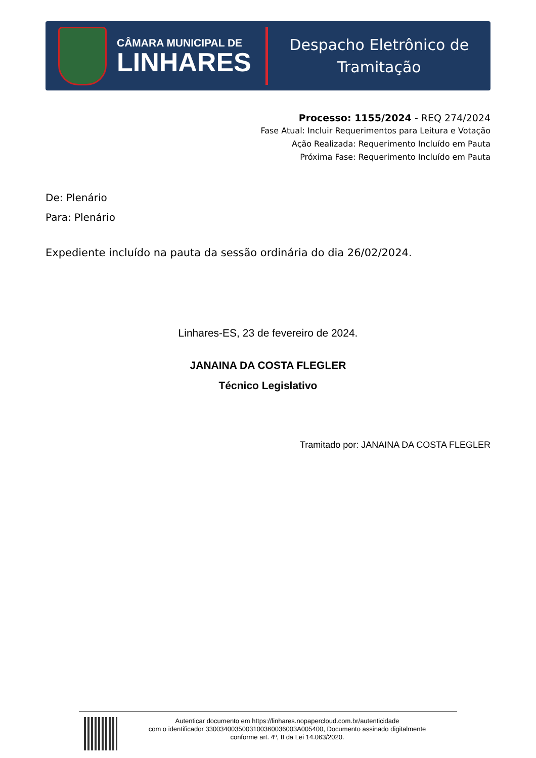CÂMARA MUNICIPAL DE
LINHARES
Despacho Eletrônico de
Tramitação
Processo: 1155/2024 - REQ 274/2024
Fase Atual: Incluir Requerimentos para Leitura e Votação
Ação Realizada: Requerimento Incluído em Pauta
Próxima Fase: Requerimento Incluído em Pauta
De: Plenário
Para: Plenário
Expediente incluído na pauta da sessão ordinária do dia 26/02/2024.
Linhares-ES, 23 de fevereiro de 2024.
JANAINA DA COSTA FLEGLER
Técnico Legislativo
Tramitado por: JANAINA DA COSTA FLEGLER
Autenticar documento em https://linhares.nopapercloud.com.br/autenticidade
com o identificador 3300340035003100360036003A005400, Documento assinado digitalmente
conforme art. 4º, II da Lei 14.063/2020.